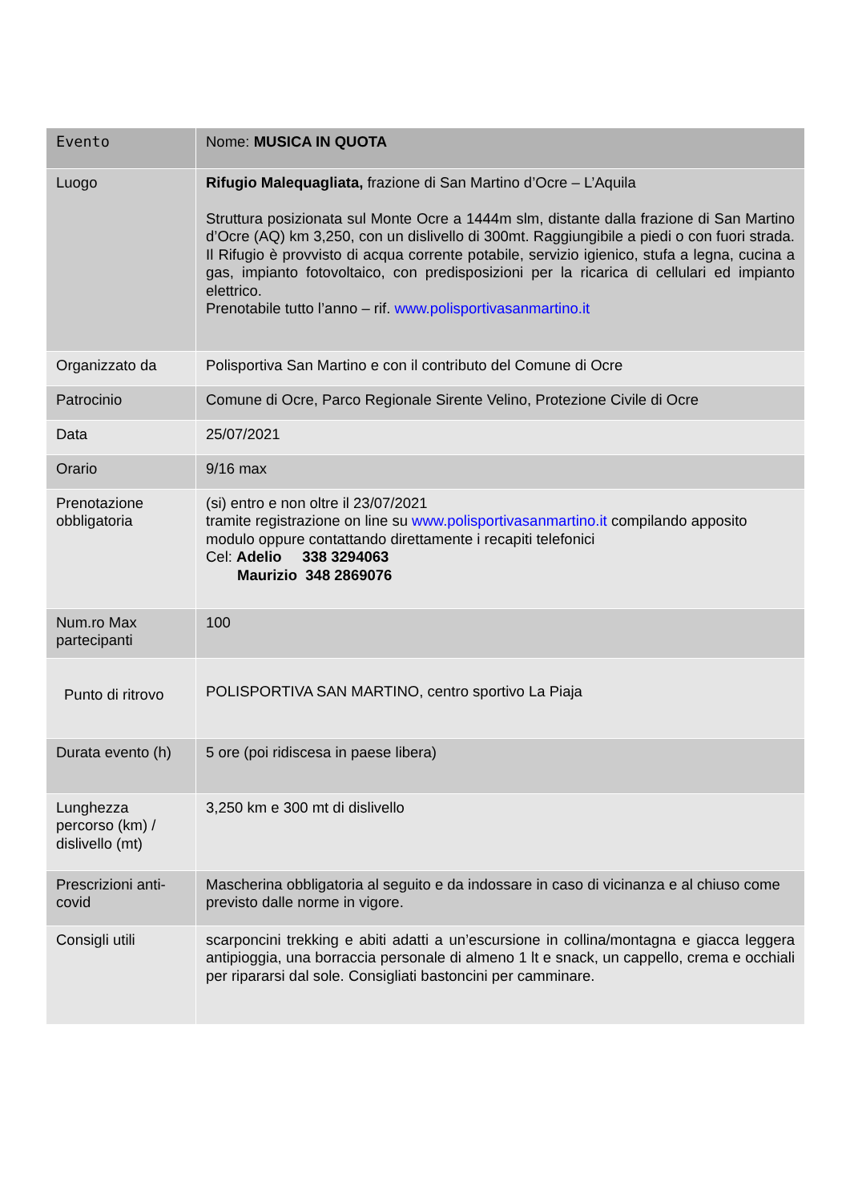| Evento | Nome: MUSICA IN QUOTA |
| Luogo | Rifugio Malequagliata, frazione di San Martino d’Ocre – L’Aquila Struttura posizionata sul Monte Ocre a 1444m slm, distante dalla frazione di San Martino d’Ocre (AQ) km 3,250, con un dislivello di 300mt. Raggiungibile a piedi o con fuori strada. Il Rifugio è provvisto di acqua corrente potabile, servizio igienico, stufa a legna, cucina a gas, impianto fotovoltaico, con predisposizioni per la ricarica di cellulari ed impianto elettrico. Prenotabile tutto l’anno – rif. www.polisportivasanmartino.it |
| Organizzato da | Polisportiva San Martino e con il contributo del Comune di Ocre |
| Patrocinio | Comune di Ocre, Parco Regionale Sirente Velino, Protezione Civile di Ocre |
| Data | 25/07/2021 |
| Orario | 9/16 max |
| Prenotazione obbligatoria | (si) entro e non oltre il 23/07/2021 tramite registrazione on line su www.polisportivasanmartino.it compilando apposito modulo oppure contattando direttamente i recapiti telefonici Cel: Adelio 338 3294063 Maurizio 348 2869076 |
| Num.ro Max partecipanti | 100 |
| Punto di ritrovo | POLISPORTIVA SAN MARTINO, centro sportivo La Piaja |
| Durata evento (h) | 5 ore (poi ridiscesa in paese libera) |
| Lunghezza percorso (km) / dislivello (mt) | 3,250 km e 300 mt di dislivello |
| Prescrizioni anti-covid | Mascherina obbligatoria al seguito e da indossare in caso di vicinanza e al chiuso come previsto dalle norme in vigore. |
| Consigli utili | scarponcini trekking e abiti adatti a un’escursione in collina/montagna e giacca leggera antipioggia, una borraccia personale di almeno 1 lt e snack, un cappello, crema e occhiali per ripararsi dal sole. Consigliati bastoncini per camminare. |